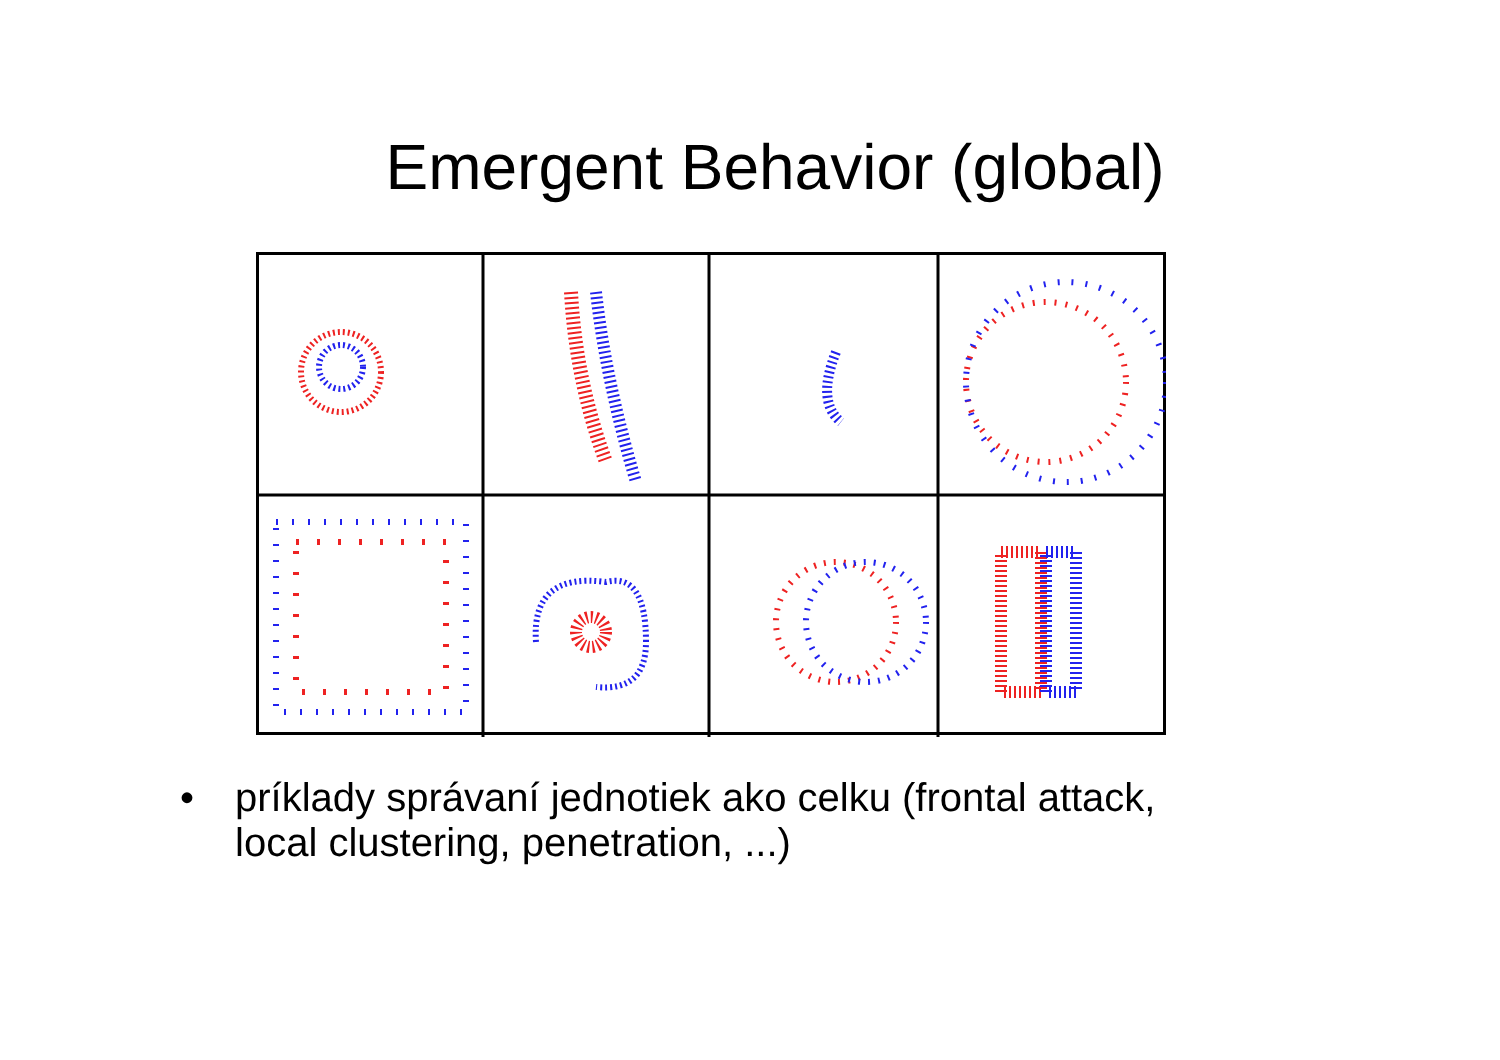Emergent Behavior (global)
• príklady správaní jednotiek ako celku (frontal attack, local clustering, penetration, ...)